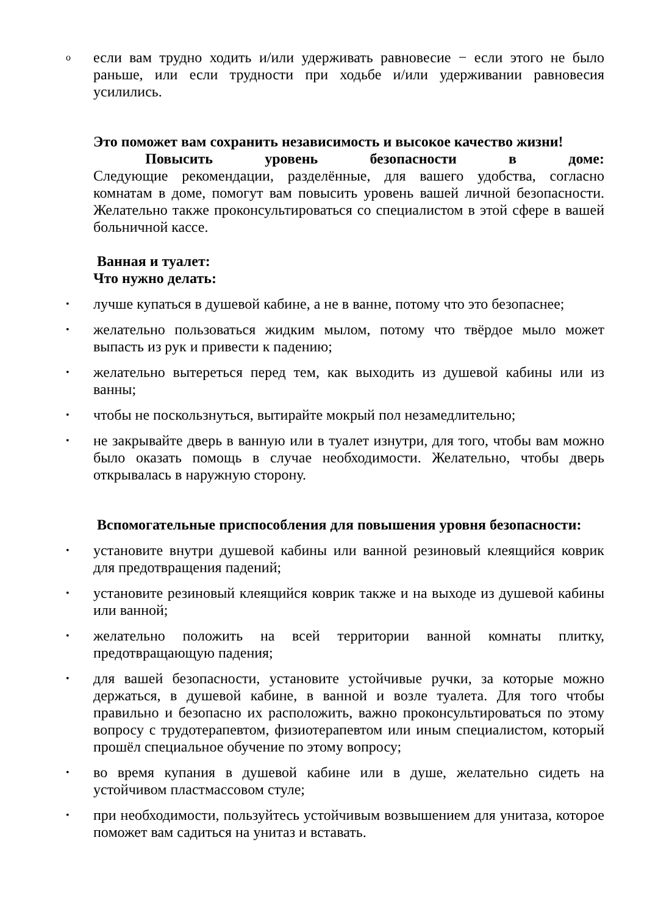o если вам трудно ходить и/или удерживать равновесие − если этого не было раньше, или если трудности при ходьбе и/или удерживании равновесия усилились.
Это поможет вам сохранить независимость и высокое качество жизни!
Повысить уровень безопасности в доме:
Следующие рекомендации, разделённые, для вашего удобства, согласно комнатам в доме, помогут вам повысить уровень вашей личной безопасности. Желательно также проконсультироваться со специалистом в этой сфере в вашей больничной кассе.
Ванная и туалет:
Что нужно делать:
• лучше купаться в душевой кабине, а не в ванне, потому что это безопаснее;
• желательно пользоваться жидким мылом, потому что твёрдое мыло может выпасть из рук и привести к падению;
• желательно вытереться перед тем, как выходить из душевой кабины или из ванны;
• чтобы не поскользнуться, вытирайте мокрый пол незамедлительно;
• не закрывайте дверь в ванную или в туалет изнутри, для того, чтобы вам можно было оказать помощь в случае необходимости. Желательно, чтобы дверь открывалась в наружную сторону.
Вспомогательные приспособления для повышения уровня безопасности:
• установите внутри душевой кабины или ванной резиновый клеящийся коврик для предотвращения падений;
• установите резиновый клеящийся коврик также и на выходе из душевой кабины или ванной;
• желательно положить на всей территории ванной комнаты плитку, предотвращающую падения;
• для вашей безопасности, установите устойчивые ручки, за которые можно держаться, в душевой кабине, в ванной и возле туалета. Для того чтобы правильно и безопасно их расположить, важно проконсультироваться по этому вопросу с трудотерапевтом, физиотерапевтом или иным специалистом, который прошёл специальное обучение по этому вопросу;
• во время купания в душевой кабине или в душе, желательно сидеть на устойчивом пластмассовом стуле;
• при необходимости, пользуйтесь устойчивым возвышением для унитаза, которое поможет вам садиться на унитаз и вставать.